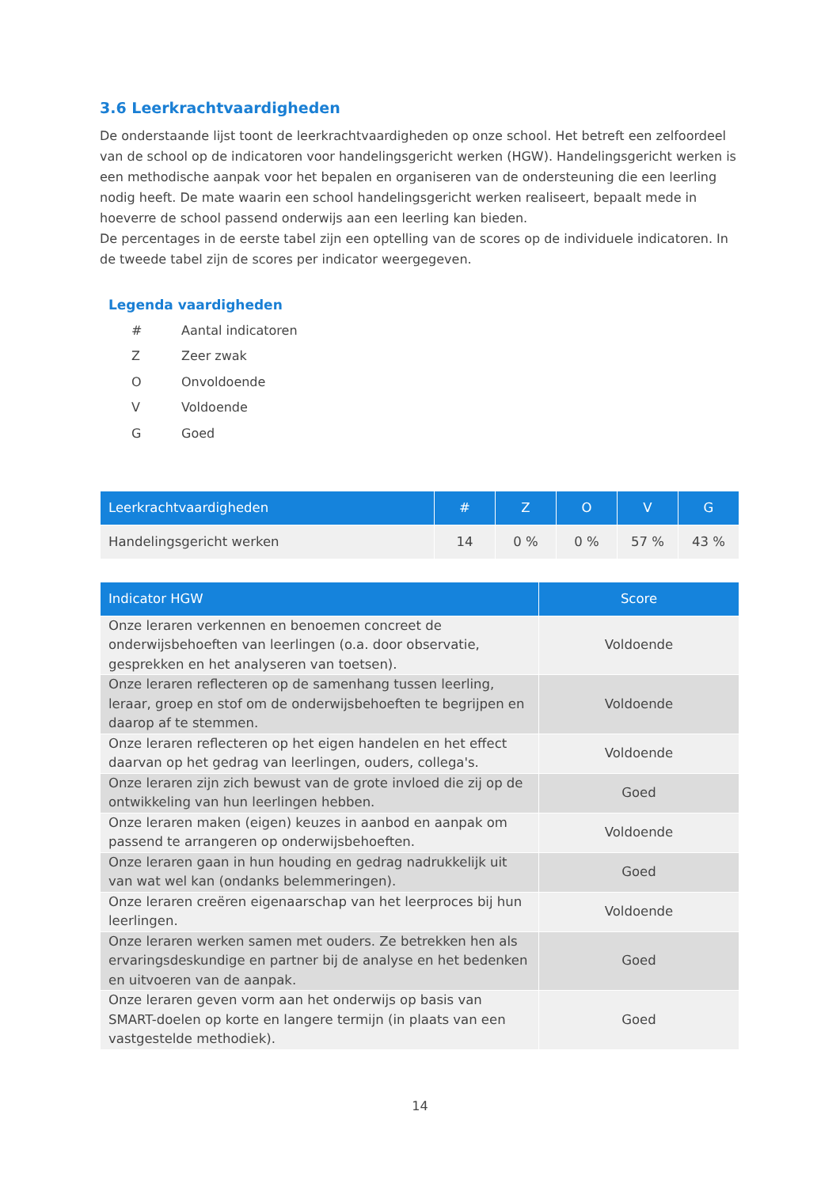3.6 Leerkrachtvaardigheden
De onderstaande lijst toont de leerkrachtvaardigheden op onze school. Het betreft een zelfoordeel van de school op de indicatoren voor handelingsgericht werken (HGW). Handelingsgericht werken is een methodische aanpak voor het bepalen en organiseren van de ondersteuning die een leerling nodig heeft. De mate waarin een school handelingsgericht werken realiseert, bepaalt mede in hoeverre de school passend onderwijs aan een leerling kan bieden.
De percentages in de eerste tabel zijn een optelling van de scores op de individuele indicatoren. In de tweede tabel zijn de scores per indicator weergegeven.
Legenda vaardigheden
# Aantal indicatoren
Z Zeer zwak
O Onvoldoende
V Voldoende
G Goed
| Leerkrachtvaardigheden | # | Z | O | V | G |
| --- | --- | --- | --- | --- | --- |
| Handelingsgericht werken | 14 | 0 % | 0 % | 57 % | 43 % |
| Indicator HGW | Score |
| --- | --- |
| Onze leraren verkennen en benoemen concreet de onderwijsbehoeften van leerlingen (o.a. door observatie, gesprekken en het analyseren van toetsen). | Voldoende |
| Onze leraren reflecteren op de samenhang tussen leerling, leraar, groep en stof om de onderwijsbehoeften te begrijpen en daarop af te stemmen. | Voldoende |
| Onze leraren reflecteren op het eigen handelen en het effect daarvan op het gedrag van leerlingen, ouders, collega's. | Voldoende |
| Onze leraren zijn zich bewust van de grote invloed die zij op de ontwikkeling van hun leerlingen hebben. | Goed |
| Onze leraren maken (eigen) keuzes in aanbod en aanpak om passend te arrangeren op onderwijsbehoeften. | Voldoende |
| Onze leraren gaan in hun houding en gedrag nadrukkelijk uit van wat wel kan (ondanks belemmeringen). | Goed |
| Onze leraren creëren eigenaarschap van het leerproces bij hun leerlingen. | Voldoende |
| Onze leraren werken samen met ouders. Ze betrekken hen als ervaringsdeskundige en partner bij de analyse en het bedenken en uitvoeren van de aanpak. | Goed |
| Onze leraren geven vorm aan het onderwijs op basis van SMART-doelen op korte en langere termijn (in plaats van een vastgestelde methodiek). | Goed |
14